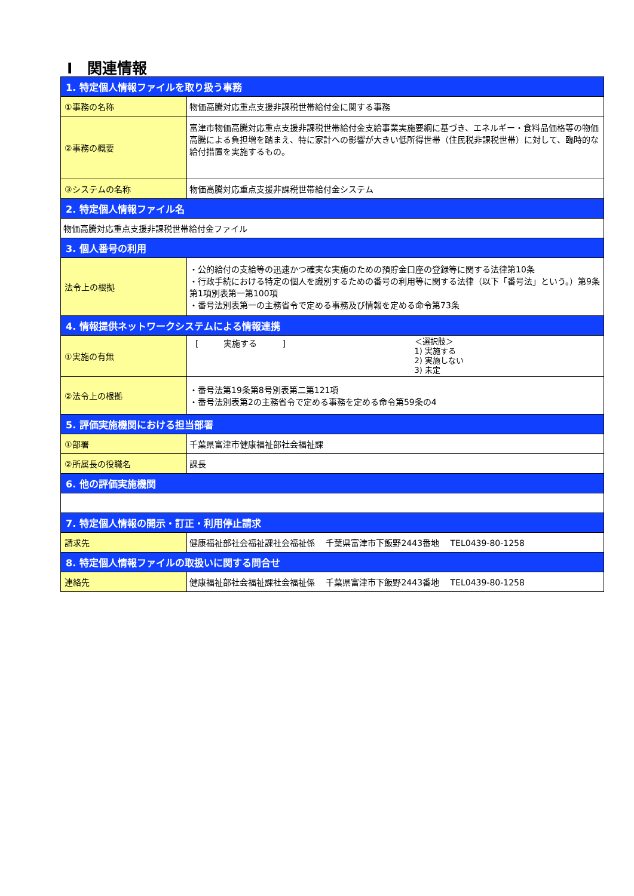Ⅰ　関連情報
| 1. 特定個人情報ファイルを取り扱う事務 | |
| ①事務の名称 | 物価高騰対応重点支援非課税世帯給付金に関する事務 |
| ②事務の概要 | 富津市物価高騰対応重点支援非課税世帯給付金支給事業実施要綱に基づき、エネルギー・食料品価格等の物価高騰による負担増を踏まえ、特に家計への影響が大きい低所得世帯（住民税非課税世帯）に対して、臨時的な給付措置を実施するもの。 |
| ③システムの名称 | 物価高騰対応重点支援非課税世帯給付金システム |
| 2. 特定個人情報ファイル名 | |
| 物価高騰対応重点支援非課税世帯給付金ファイル | |
| 3. 個人番号の利用 | |
| 法令上の根拠 | ・公的給付の支給等の迅速かつ確実な実施のための預貯金口座の登録等に関する法律第10条 ・行政手続における特定の個人を識別するための番号の利用等に関する法律（以下「番号法」という。）第9条第1項別表第一第100項 ・番号法別表第一の主務省令で定める事務及び情報を定める命令第73条 |
| 4. 情報提供ネットワークシステムによる情報連携 | |
| ①実施の有無 | [ 実施する ] ＜選択肢＞ 1) 実施する 2) 実施しない 3) 未定 |
| ②法令上の根拠 | ・番号法第19条第8号別表第二第121項 ・番号法別表第2の主務省令で定める事務を定める命令第59条の4 |
| 5. 評価実施機関における担当部署 | |
| ①部署 | 千葉県富津市健康福祉部社会福祉課 |
| ②所属長の役職名 | 課長 |
| 6. 他の評価実施機関 | |
| 7. 特定個人情報の開示・訂正・利用停止請求 | |
| 請求先 | 健康福祉部社会福祉課社会福祉係 千葉県富津市下飯野2443番地 TEL0439-80-1258 |
| 8. 特定個人情報ファイルの取扱いに関する問合せ | |
| 連絡先 | 健康福祉部社会福祉課社会福祉係 千葉県富津市下飯野2443番地 TEL0439-80-1258 |